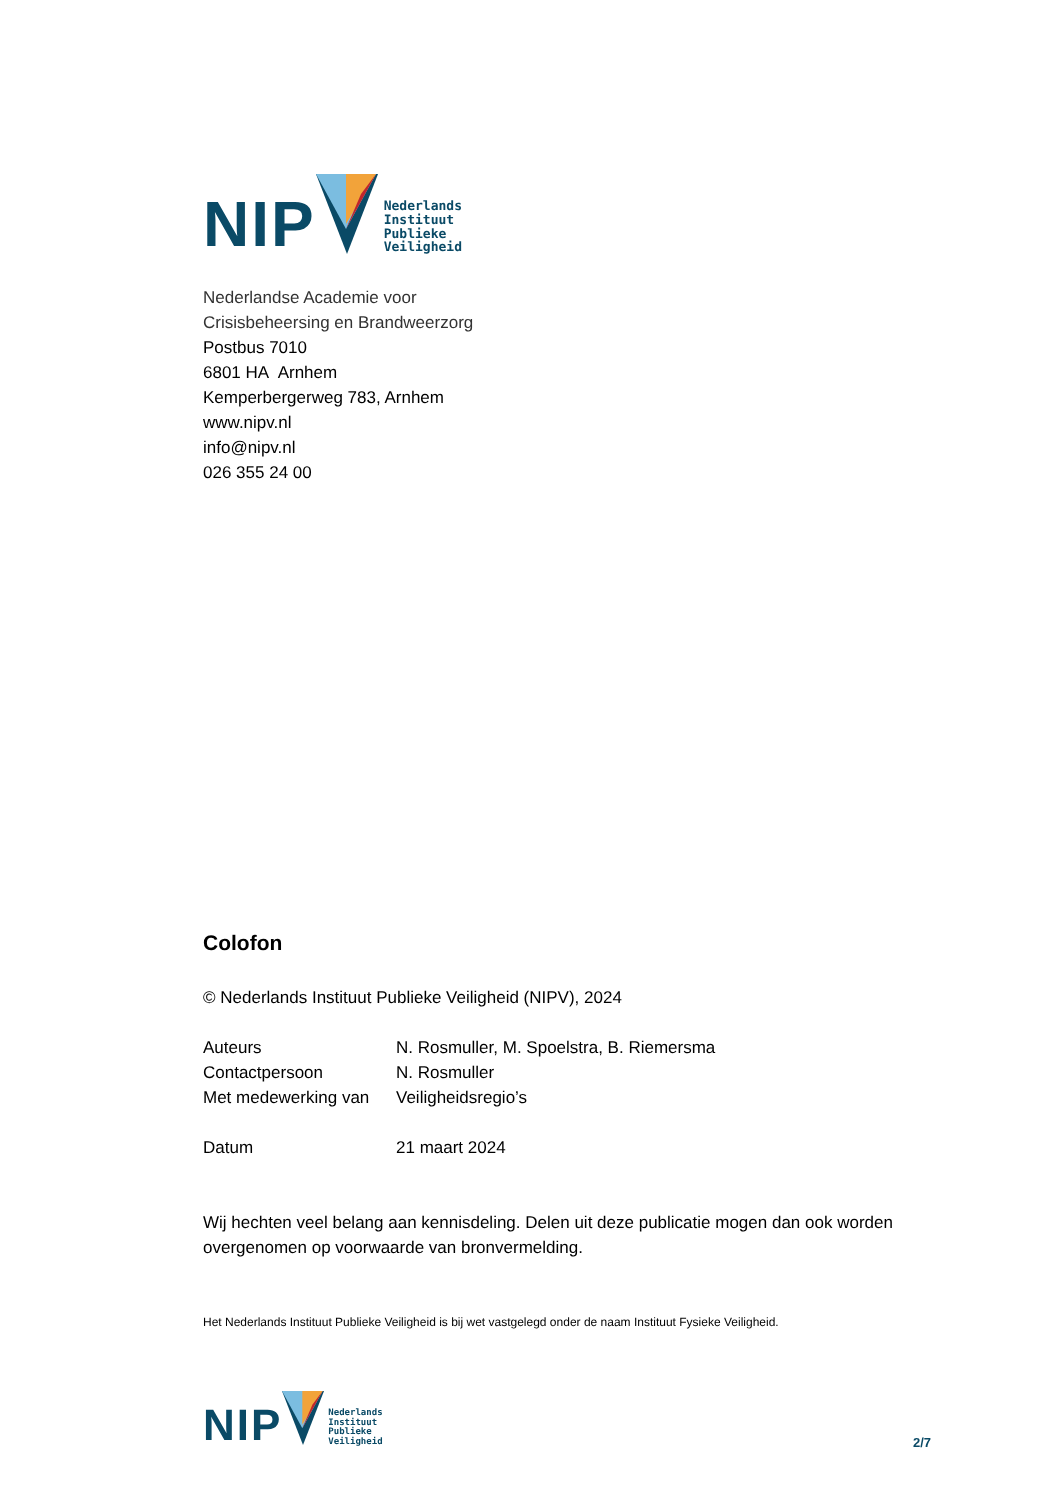NIP
Nederlands
Instituut
Publieke
Veiligheid
Nederlandse Academie voor
Crisisbeheersing en Brandweerzorg
Postbus 7010
6801 HA Arnhem
Kemperbergerweg 783, Arnhem
www.nipv.nl
info@nipv.nl
026 355 24 00
Colofon
© Nederlands Instituut Publieke Veiligheid (NIPV), 2024
| Auteurs | N. Rosmuller, M. Spoelstra, B. Riemersma |
| Contactpersoon | N. Rosmuller |
| Met medewerking van | Veiligheidsregio’s |
| Datum | 21 maart 2024 |
Wij hechten veel belang aan kennisdeling. Delen uit deze publicatie mogen dan ook worden overgenomen op voorwaarde van bronvermelding.
Het Nederlands Instituut Publieke Veiligheid is bij wet vastgelegd onder de naam Instituut Fysieke Veiligheid.
NIP
Nederlands
Instituut
Publieke
Veiligheid
2/7